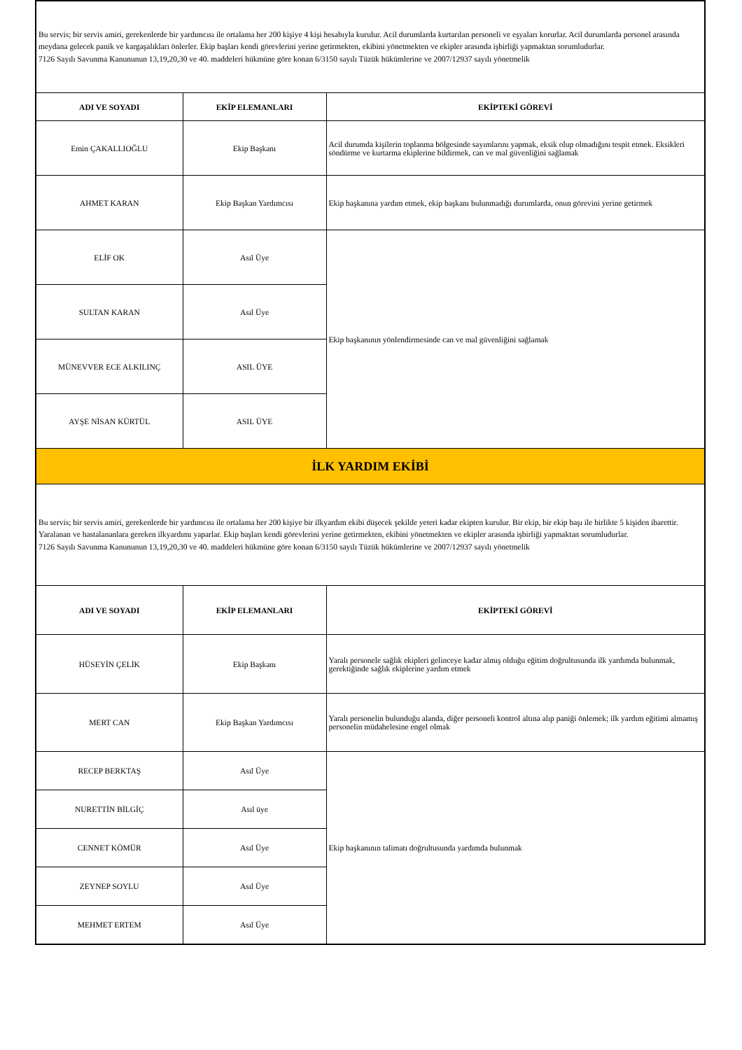| Bu servis; bir servis amiri, gerekenlerde bir yardımcısı ile ortalama her 200 kişiye 4 kişi hesabıyla kurulur. Acil durumlarda kurtarılan personeli ve eşyaları korurlar. Acil durumlarda personel arasında meydana gelecek panik ve kargaşalıkları önlerler. Ekip başları kendi görevlerini yerine getirmekten, ekibini yönetmekten ve ekipler arasında işbirliği yapmaktan sorumludurlar. 7126 Sayılı Savunma Kanununun 13,19,20,30 ve 40. maddeleri hükmüne göre konan 6/3150 sayılı Tüzük hükümlerine ve 2007/12937 sayılı yönetmelik | | |
| ADI VE SOYADI | EKİP ELEMANLARI | EKİPTEKİ GÖREVİ |
| Emin ÇAKALLIOĞLU | Ekip Başkanı | Acil durumda kişilerin toplanma bölgesinde sayımlarını yapmak, eksik olup olmadığını tespit etmek. Eksikleri söndürme ve kurtarma ekiplerine bildirmek, can ve mal güvenliğini sağlamak |
| AHMET KARAN | Ekip Başkan Yardımcısı | Ekip başkanına yardım etmek, ekip başkanı bulunmadığı durumlarda, onun görevini yerine getirmek |
| ELİF OK | Asıl Üye | Ekip başkanının yönlendirmesinde can ve mal güvenliğini sağlamak |
| SULTAN KARAN | Asıl Üye | |
| MÜNEVVER ECE ALKILINÇ | ASIL ÜYE | |
| AYŞE NİSAN KÜRTÜL | ASIL ÜYE | |
| İLK YARDIM EKİBİ | | |
| Bu servis; bir servis amiri, gerekenlerde bir yardımcısı ile ortalama her 200 kişiye bir ilkyardım ekibi düşecek şekilde yeteri kadar ekipten kurulur. Bir ekip, bir ekip başı ile birlikte 5 kişiden ibarettir. Yaralanan ve hastalananlara gereken ilkyardımı yaparlar. Ekip başları kendi görevlerini yerine getirmekten, ekibini yönetmekten ve ekipler arasında işbirliği yapmaktan sorumludurlar. 7126 Sayılı Savunma Kanununun 13,19,20,30 ve 40. maddeleri hükmüne göre konan 6/3150 sayılı Tüzük hükümlerine ve 2007/12937 sayılı yönetmelik | | |
| ADI VE SOYADI | EKİP ELEMANLARI | EKİPTEKİ GÖREVİ |
| HÜSEYİN ÇELİK | Ekip Başkanı | Yaralı personele sağlık ekipleri gelinceye kadar almış olduğu eğitim doğrultusunda ilk yardımda bulunmak, gerektiğinde sağlık ekiplerine yardım etmek |
| MERT CAN | Ekip Başkan Yardımcısı | Yaralı personelin bulunduğu alanda, diğer personeli kontrol altına alıp paniği önlemek; ilk yardım eğitimi almamış personelin müdahelesine engel olmak |
| RECEP BERKTAŞ | Asıl Üye | Ekip başkanının talimatı doğrultusunda yardımda bulunmak |
| NURETTİN BİLGİÇ | Asıl üye | |
| CENNET KÖMÜR | Asıl Üye | |
| ZEYNEP SOYLU | Asıl Üye | |
| MEHMET ERTEM | Asıl Üye | |